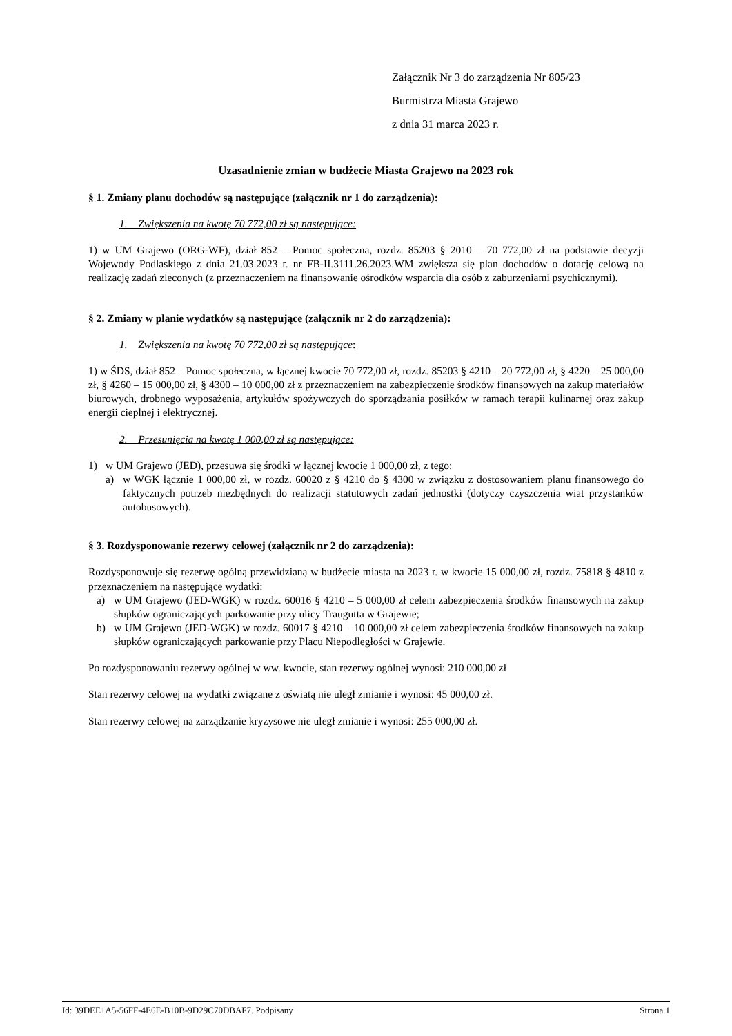Załącznik Nr 3 do zarządzenia Nr 805/23
Burmistrza Miasta Grajewo
z dnia 31 marca 2023 r.
Uzasadnienie zmian w budżecie Miasta Grajewo na 2023 rok
§ 1. Zmiany planu dochodów są następujące (załącznik nr 1 do zarządzenia):
1. Zwiększenia na kwotę 70 772,00 zł są następujące:
1) w UM Grajewo (ORG-WF), dział 852 – Pomoc społeczna, rozdz. 85203 § 2010 – 70 772,00 zł na podstawie decyzji Wojewody Podlaskiego z dnia 21.03.2023 r. nr FB-II.3111.26.2023.WM zwiększa się plan dochodów o dotację celową na realizację zadań zleconych (z przeznaczeniem na finansowanie ośrodków wsparcia dla osób z zaburzeniami psychicznymi).
§ 2. Zmiany w planie wydatków są następujące (załącznik nr 2 do zarządzenia):
1. Zwiększenia na kwotę 70 772,00 zł są następujące:
1) w ŚDS, dział 852 – Pomoc społeczna, w łącznej kwocie 70 772,00 zł, rozdz. 85203 § 4210 – 20 772,00 zł, § 4220 – 25 000,00 zł, § 4260 – 15 000,00 zł, § 4300 – 10 000,00 zł z przeznaczeniem na zabezpieczenie środków finansowych na zakup materiałów biurowych, drobnego wyposażenia, artykułów spożywczych do sporządzania posiłków w ramach terapii kulinarnej oraz zakup energii cieplnej i elektrycznej.
2. Przesunięcia na kwotę 1 000,00 zł są następujące:
1) w UM Grajewo (JED), przesuwa się środki w łącznej kwocie 1 000,00 zł, z tego:
a) w WGK łącznie 1 000,00 zł, w rozdz. 60020 z § 4210 do § 4300 w związku z dostosowaniem planu finansowego do faktycznych potrzeb niezbędnych do realizacji statutowych zadań jednostki (dotyczy czyszczenia wiat przystanków autobusowych).
§ 3. Rozdysponowanie rezerwy celowej (załącznik nr 2 do zarządzenia):
Rozdysponowuje się rezerwę ogólną przewidzianą w budżecie miasta na 2023 r. w kwocie 15 000,00 zł, rozdz. 75818 § 4810 z przeznaczeniem na następujące wydatki:
a) w UM Grajewo (JED-WGK) w rozdz. 60016 § 4210 – 5 000,00 zł celem zabezpieczenia środków finansowych na zakup słupków ograniczających parkowanie przy ulicy Traugutta w Grajewie;
b) w UM Grajewo (JED-WGK) w rozdz. 60017 § 4210 – 10 000,00 zł celem zabezpieczenia środków finansowych na zakup słupków ograniczających parkowanie przy Placu Niepodległości w Grajewie.
Po rozdysponowaniu rezerwy ogólnej w ww. kwocie, stan rezerwy ogólnej wynosi: 210 000,00 zł
Stan rezerwy celowej na wydatki związane z oświatą nie uległ zmianie i wynosi: 45 000,00 zł.
Stan rezerwy celowej na zarządzanie kryzysowe nie uległ zmianie i wynosi: 255 000,00 zł.
Id: 39DEE1A5-56FF-4E6E-B10B-9D29C70DBAF7. Podpisany Strona 1